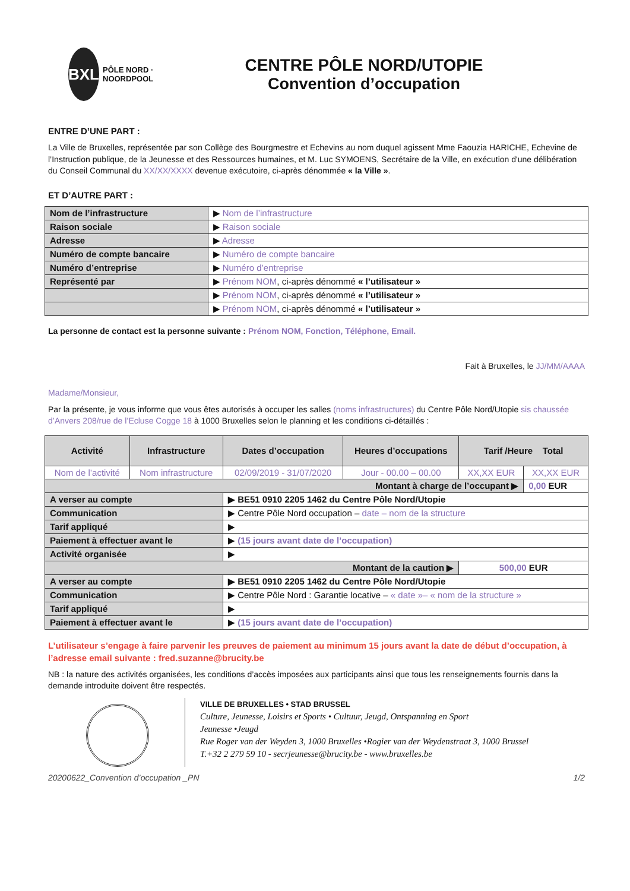BXL PÔLE NORD · NOORDPOOL
CENTRE PÔLE NORD/UTOPIE
Convention d’occupation
ENTRE D’UNE PART :
La Ville de Bruxelles, représentée par son Collège des Bourgmestre et Echevins au nom duquel agissent Mme Faouzia HARICHE, Echevine de l’Instruction publique, de la Jeunesse et des Ressources humaines, et M. Luc SYMOENS, Secrétaire de la Ville, en exécution d'une délibération du Conseil Communal du XX/XX/XXXX devenue exécutoire, ci-après dénommée « la Ville ».
ET D’AUTRE PART :
| Nom de l’infrastructure | ▶ Nom de l’infrastructure |
| Raison sociale | ▶ Raison sociale |
| Adresse | ▶ Adresse |
| Numéro de compte bancaire | ▶ Numéro de compte bancaire |
| Numéro d’entreprise | ▶ Numéro d’entreprise |
| Représenté par | ▶ Prénom NOM , ci-après dénommé « l’utilisateur » |
| | ▶ Prénom NOM , ci-après dénommé « l’utilisateur » |
| | ▶ Prénom NOM , ci-après dénommé « l’utilisateur » |
La personne de contact est la personne suivante : Prénom NOM, Fonction, Téléphone, Email.
Fait à Bruxelles, le JJ/MM/AAAA
Madame/Monsieur,
Par la présente, je vous informe que vous êtes autorisés à occuper les salles (noms infrastructures) du Centre Pôle Nord/Utopie sis chaussée d’Anvers 208/rue de l’Ecluse Cogge 18 à 1000 Bruxelles selon le planning et les conditions ci-détaillés :
| Activité | Infrastructure | Dates d’occupation | Heures d’occupations | Tarif /Heure Total | |
| --- | --- | --- | --- | --- | --- |
| Nom de l’activité | Nom infrastructure | 02/09/2019 - 31/07/2020 | Jour - 00.00 – 00.00 | XX,XX EUR | XX,XX EUR |
| Montant à charge de l’occupant ▶ | | | | | 0,00 EUR |
| A verser au compte | | ▶ BE51 0910 2205 1462 du Centre Pôle Nord/Utopie | | | |
| Communication | | ▶ Centre Pôle Nord occupation – date – nom de la structure | | | |
| Tarif appliqué | | ▶ | | | |
| Paiement à effectuer avant le | | ▶ (15 jours avant date de l’occupation) | | | |
| Activité organisée | | ▶ | | | |
| Montant de la caution ▶ | | | | 500,00 EUR | |
| A verser au compte | | ▶ BE51 0910 2205 1462 du Centre Pôle Nord/Utopie | | | |
| Communication | | ▶ Centre Pôle Nord : Garantie locative – « date »– « nom de la structure » | | | |
| Tarif appliqué | | ▶ | | | |
| Paiement à effectuer avant le | | ▶ (15 jours avant date de l’occupation) | | | |
L’utilisateur s’engage à faire parvenir les preuves de paiement au minimum 15 jours avant la date de début d’occupation, à l’adresse email suivante : fred.suzanne@brucity.be
NB : la nature des activités organisées, les conditions d’accès imposées aux participants ainsi que tous les renseignements fournis dans la demande introduite doivent être respectés.
VILLE DE BRUXELLES • STAD BRUSSEL
Culture, Jeunesse, Loisirs et Sports • Cultuur, Jeugd, Ontspanning en Sport
Jeunesse •Jeugd
Rue Roger van der Weyden 3, 1000 Bruxelles •Rogier van der Weydenstraat 3, 1000 Brussel
T.+32 2 279 59 10 - secrjeunesse@brucity.be - www.bruxelles.be
20200622_Convention d’occupation _PN 1/2